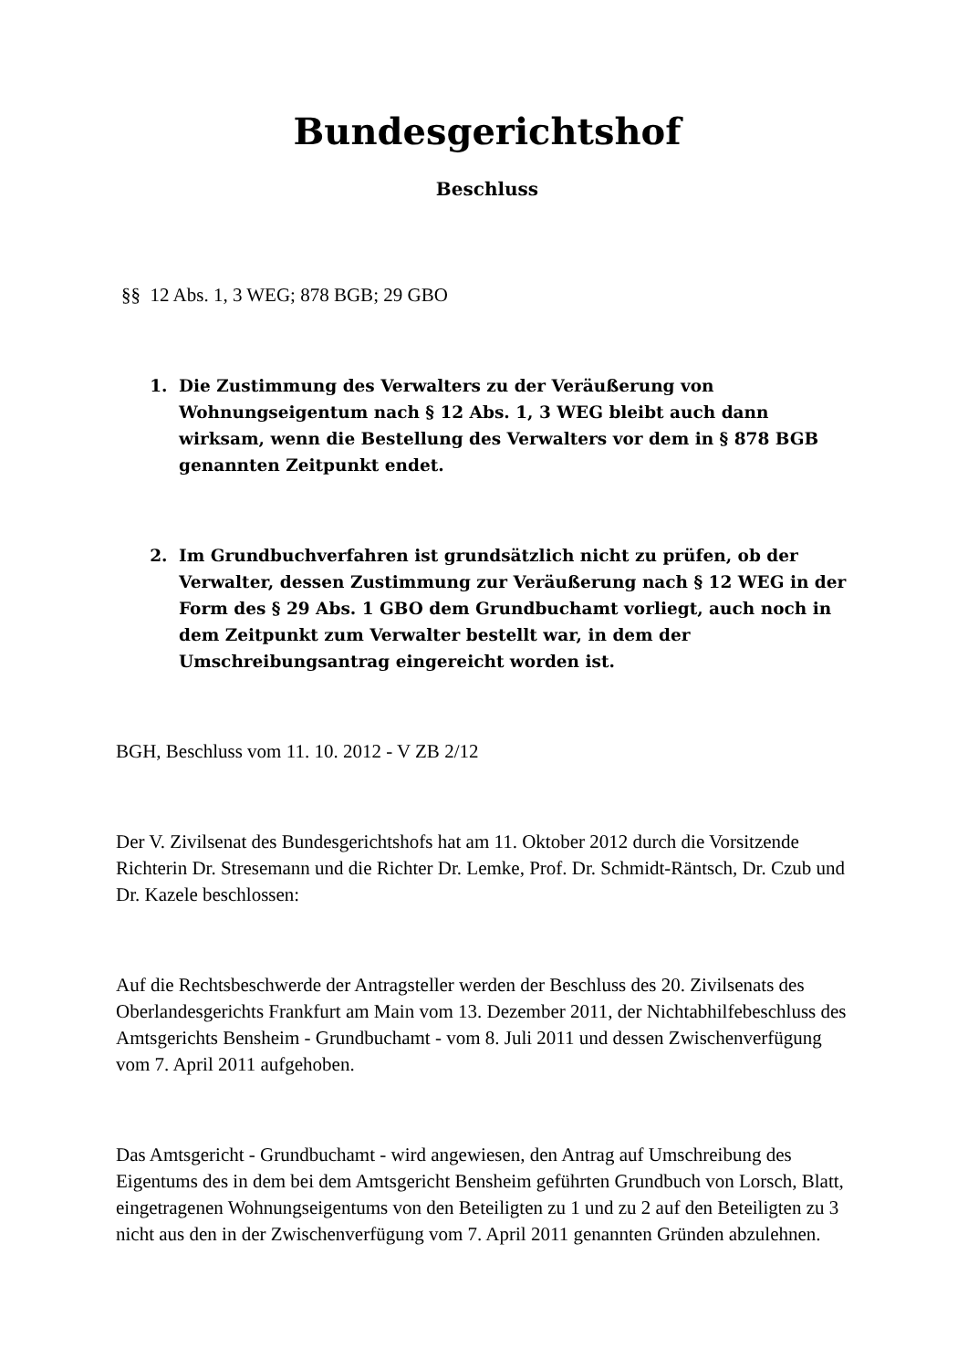Bundesgerichtshof
Beschluss
§§ 12 Abs. 1, 3 WEG; 878 BGB; 29 GBO
1. Die Zustimmung des Verwalters zu der Veräußerung von Wohnungseigentum nach § 12 Abs. 1, 3 WEG bleibt auch dann wirksam, wenn die Bestellung des Verwalters vor dem in § 878 BGB genannten Zeitpunkt endet.
2. Im Grundbuchverfahren ist grundsätzlich nicht zu prüfen, ob der Verwalter, dessen Zustimmung zur Veräußerung nach § 12 WEG in der Form des § 29 Abs. 1 GBO dem Grundbuchamt vorliegt, auch noch in dem Zeitpunkt zum Verwalter bestellt war, in dem der Umschreibungsantrag eingereicht worden ist.
BGH, Beschluss vom 11. 10. 2012 - V ZB 2/12
Der V. Zivilsenat des Bundesgerichtshofs hat am 11. Oktober 2012 durch die Vorsitzende Richterin Dr. Stresemann und die Richter Dr. Lemke, Prof. Dr. Schmidt-Räntsch, Dr. Czub und Dr. Kazele beschlossen:
Auf die Rechtsbeschwerde der Antragsteller werden der Beschluss des 20. Zivilsenats des Oberlandesgerichts Frankfurt am Main vom 13. Dezember 2011, der Nichtabhilfebeschluss des Amtsgerichts Bensheim - Grundbuchamt - vom 8. Juli 2011 und dessen Zwischenverfügung vom 7. April 2011 aufgehoben.
Das Amtsgericht - Grundbuchamt - wird angewiesen, den Antrag auf Umschreibung des Eigentums des in dem bei dem Amtsgericht Bensheim geführten Grundbuch von Lorsch, Blatt, eingetragenen Wohnungseigentums von den Beteiligten zu 1 und zu 2 auf den Beteiligten zu 3 nicht aus den in der Zwischenverfügung vom 7. April 2011 genannten Gründen abzulehnen.